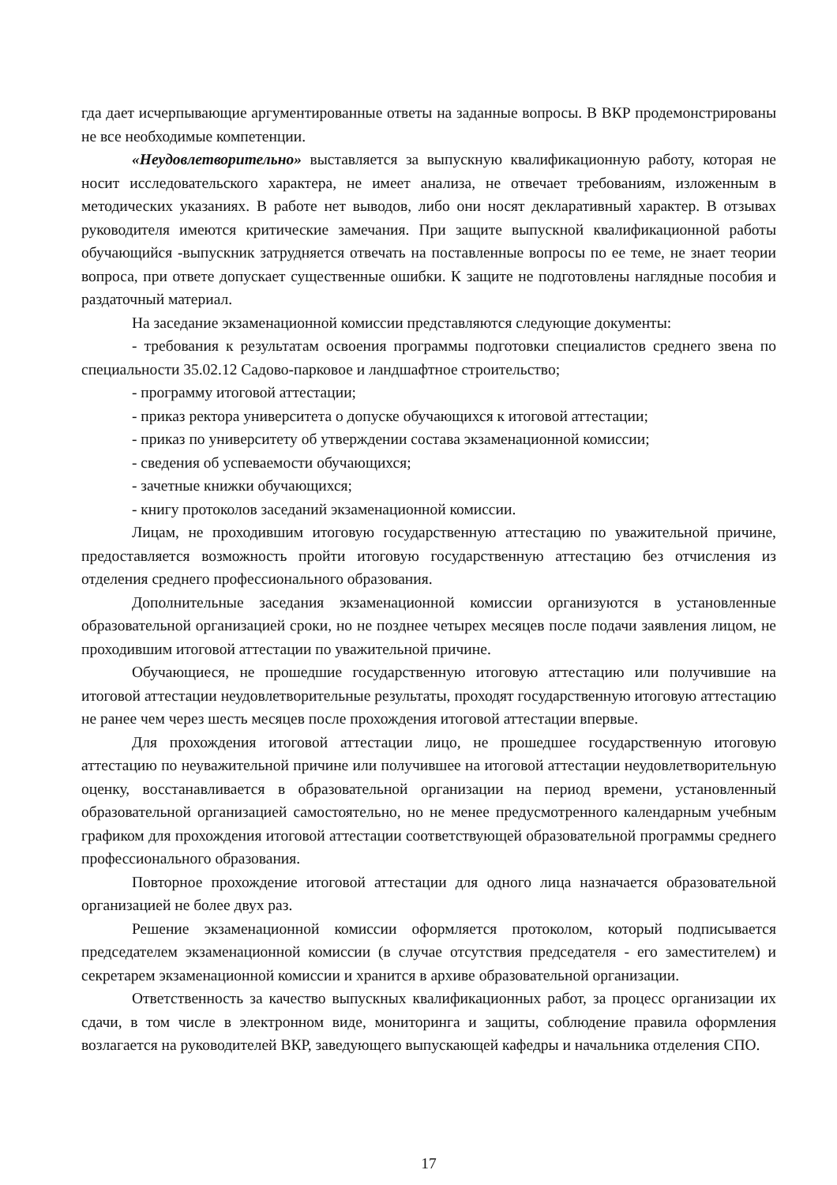гда дает исчерпывающие аргументированные ответы на заданные вопросы. В ВКР продемонстрированы не все необходимые компетенции.
«Неудовлетворительно» выставляется за выпускную квалификационную работу, которая не носит исследовательского характера, не имеет анализа, не отвечает требованиям, изложенным в методических указаниях. В работе нет выводов, либо они носят декларативный характер. В отзывах руководителя имеются критические замечания. При защите выпускной квалификационной работы обучающийся -выпускник затрудняется отвечать на поставленные вопросы по ее теме, не знает теории вопроса, при ответе допускает существенные ошибки. К защите не подготовлены наглядные пособия и раздаточный материал.
На заседание экзаменационной комиссии представляются следующие документы:
- требования к результатам освоения программы подготовки специалистов среднего звена по специальности 35.02.12 Садово-парковое и ландшафтное строительство;
- программу итоговой аттестации;
- приказ ректора университета о допуске обучающихся к итоговой аттестации;
- приказ по университету об утверждении состава экзаменационной комиссии;
- сведения об успеваемости обучающихся;
- зачетные книжки обучающихся;
- книгу протоколов заседаний экзаменационной комиссии.
Лицам, не проходившим итоговую государственную аттестацию по уважительной причине, предоставляется возможность пройти итоговую государственную аттестацию без отчисления из отделения среднего профессионального образования.
Дополнительные заседания экзаменационной комиссии организуются в установленные образовательной организацией сроки, но не позднее четырех месяцев после подачи заявления лицом, не проходившим итоговой аттестации по уважительной причине.
Обучающиеся, не прошедшие государственную итоговую аттестацию или получившие на итоговой аттестации неудовлетворительные результаты, проходят государственную итоговую аттестацию не ранее чем через шесть месяцев после прохождения итоговой аттестации впервые.
Для прохождения итоговой аттестации лицо, не прошедшее государственную итоговую аттестацию по неуважительной причине или получившее на итоговой аттестации неудовлетворительную оценку, восстанавливается в образовательной организации на период времени, установленный образовательной организацией самостоятельно, но не менее предусмотренного календарным учебным графиком для прохождения итоговой аттестации соответствующей образовательной программы среднего профессионального образования.
Повторное прохождение итоговой аттестации для одного лица назначается образовательной организацией не более двух раз.
Решение экзаменационной комиссии оформляется протоколом, который подписывается председателем экзаменационной комиссии (в случае отсутствия председателя - его заместителем) и секретарем экзаменационной комиссии и хранится в архиве образовательной организации.
Ответственность за качество выпускных квалификационных работ, за процесс организации их сдачи, в том числе в электронном виде, мониторинга и защиты, соблюдение правила оформления возлагается на руководителей ВКР, заведующего выпускающей кафедры и начальника отделения СПО.
17